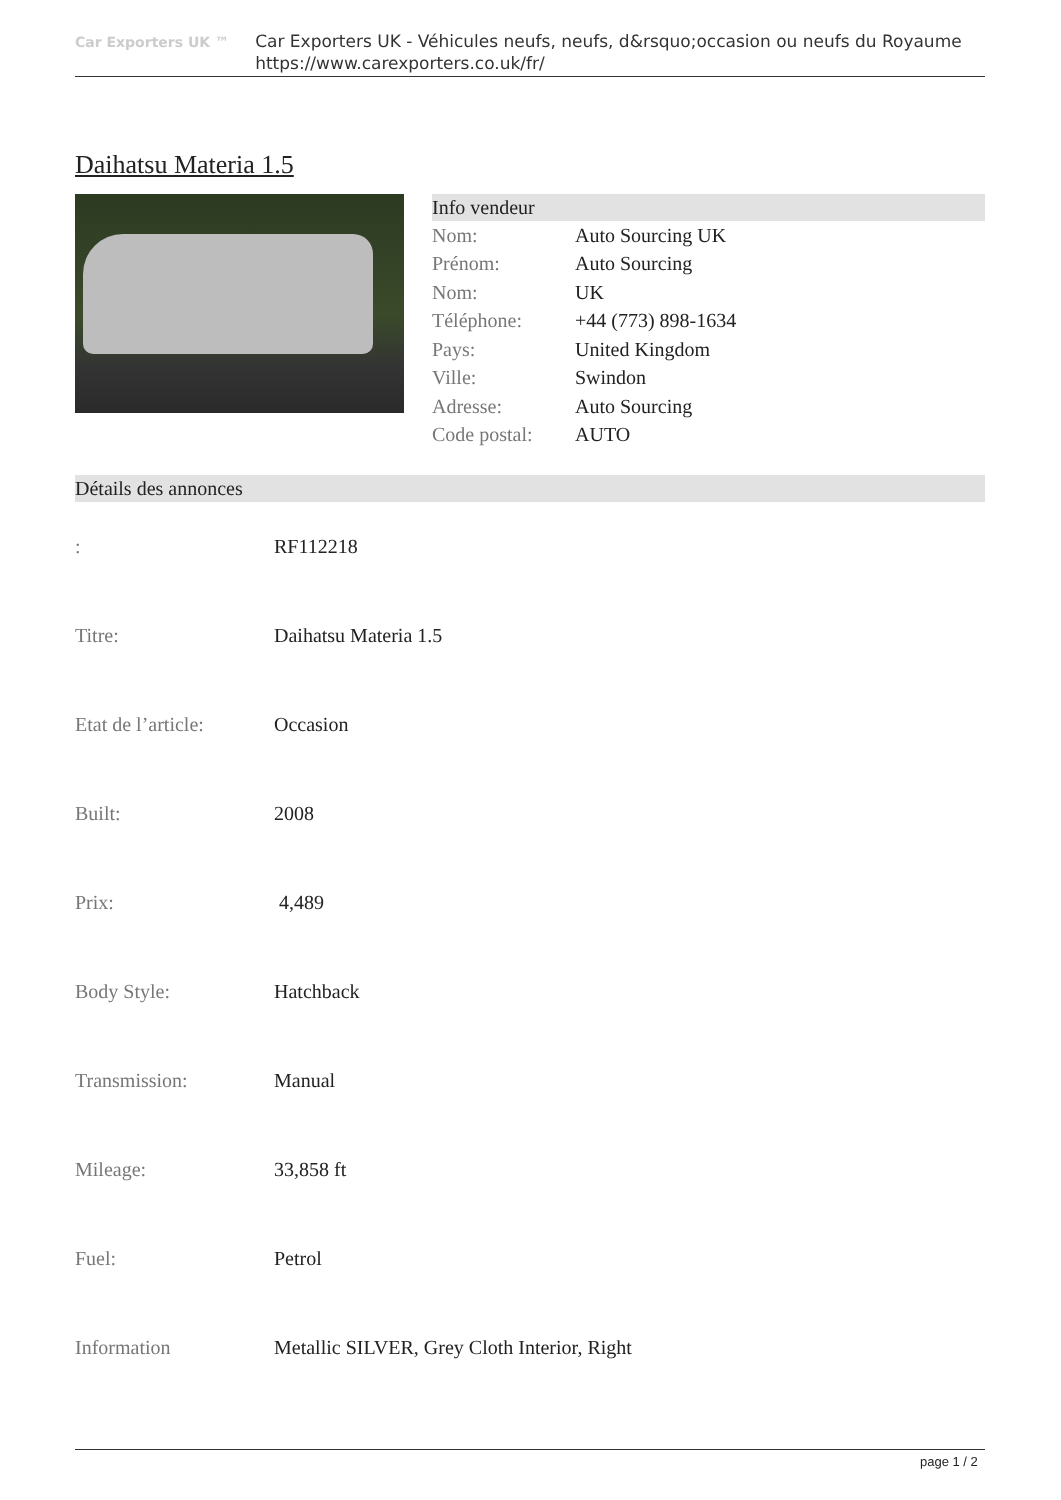Car Exporters UK ™
Car Exporters UK - Véhicules neufs, neufs, d&rsquo;occasion ou neufs du Royaume
https://www.carexporters.co.uk/fr/
Daihatsu Materia 1.5
Info vendeur
| Nom: | Auto Sourcing UK |
| Prénom: | Auto Sourcing |
| Nom: | UK |
| Téléphone: | +44 (773) 898-1634 |
| Pays: | United Kingdom |
| Ville: | Swindon |
| Adresse: | Auto Sourcing |
| Code postal: | AUTO |
Détails des annonces
| : | RF112218 |
| Titre: | Daihatsu Materia 1.5 |
| Etat de l’article: | Occasion |
| Built: | 2008 |
| Prix: | 4,489 |
| Body Style: | Hatchback |
| Transmission: | Manual |
| Mileage: | 33,858 ft |
| Fuel: | Petrol |
| Information | Metallic SILVER, Grey Cloth Interior, Right |
page 1 / 2